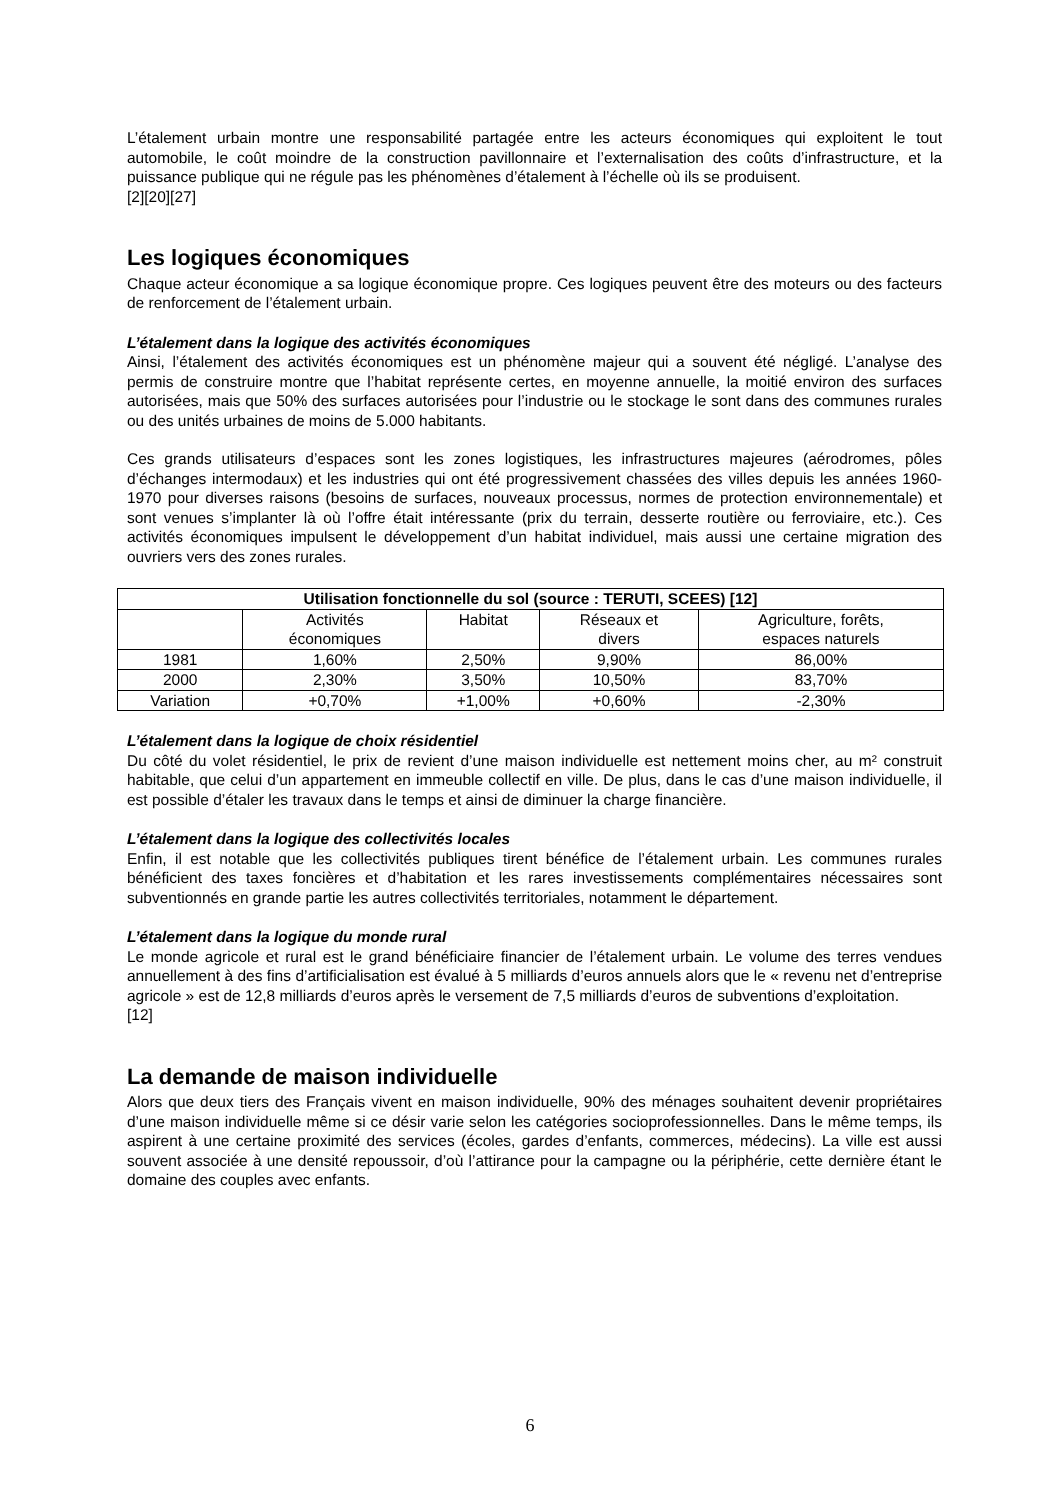L’étalement urbain montre une responsabilité partagée entre les acteurs économiques qui exploitent le tout automobile, le coût moindre de la construction pavillonnaire et l’externalisation des coûts d’infrastructure, et la puissance publique qui ne régule pas les phénomènes d’étalement à l’échelle où ils se produisent.
[2][20][27]
Les logiques économiques
Chaque acteur économique a sa logique économique propre. Ces logiques peuvent être des moteurs ou des facteurs de renforcement de l’étalement urbain.
L’étalement dans la logique des activités économiques
Ainsi, l’étalement des activités économiques est un phénomène majeur qui a souvent été négligé. L’analyse des permis de construire montre que l’habitat représente certes, en moyenne annuelle, la moitié environ des surfaces autorisées, mais que 50% des surfaces autorisées pour l’industrie ou le stockage le sont dans des communes rurales ou des unités urbaines de moins de 5.000 habitants.
Ces grands utilisateurs d’espaces sont les zones logistiques, les infrastructures majeures (aérodromes, pôles d’échanges intermodaux) et les industries qui ont été progressivement chassées des villes depuis les années 1960-1970 pour diverses raisons (besoins de surfaces, nouveaux processus, normes de protection environnementale) et sont venues s’implanter là où l’offre était intéressante (prix du terrain, desserte routière ou ferroviaire, etc.). Ces activités économiques impulsent le développement d’un habitat individuel, mais aussi une certaine migration des ouvriers vers des zones rurales.
| Utilisation fonctionnelle du sol (source : TERUTI, SCEES) [12] | | | | |
| --- | --- | --- | --- | --- |
| | Activités économiques | Habitat | Réseaux et divers | Agriculture, forêts, espaces naturels |
| 1981 | 1,60% | 2,50% | 9,90% | 86,00% |
| 2000 | 2,30% | 3,50% | 10,50% | 83,70% |
| Variation | +0,70% | +1,00% | +0,60% | -2,30% |
L’étalement dans la logique de choix résidentiel
Du côté du volet résidentiel, le prix de revient d’une maison individuelle est nettement moins cher, au m² construit habitable, que celui d’un appartement en immeuble collectif en ville. De plus, dans le cas d’une maison individuelle, il est possible d’étaler les travaux dans le temps et ainsi de diminuer la charge financière.
L’étalement dans la logique des collectivités locales
Enfin, il est notable que les collectivités publiques tirent bénéfice de l’étalement urbain. Les communes rurales bénéficient des taxes foncières et d’habitation et les rares investissements complémentaires nécessaires sont subventionnés en grande partie les autres collectivités territoriales, notamment le département.
L’étalement dans la logique du monde rural
Le monde agricole et rural est le grand bénéficiaire financier de l’étalement urbain. Le volume des terres vendues annuellement à des fins d’artificialisation est évalué à 5 milliards d’euros annuels alors que le « revenu net d’entreprise agricole » est de 12,8 milliards d’euros après le versement de 7,5 milliards d’euros de subventions d’exploitation.
[12]
La demande de maison individuelle
Alors que deux tiers des Français vivent en maison individuelle, 90% des ménages souhaitent devenir propriétaires d’une maison individuelle même si ce désir varie selon les catégories socioprofessionnelles. Dans le même temps, ils aspirent à une certaine proximité des services (écoles, gardes d’enfants, commerces, médecins). La ville est aussi souvent associée à une densité repoussoir, d’où l’attirance pour la campagne ou la périphérie, cette dernière étant le domaine des couples avec enfants.
6